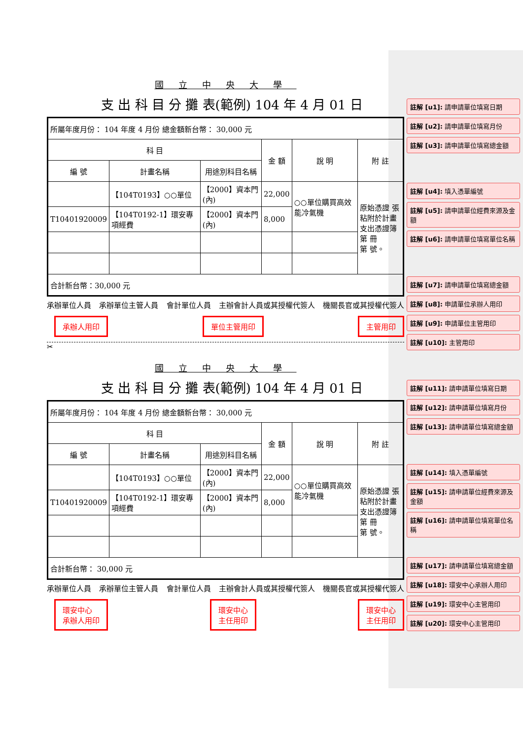國立中央大學
支 出 科 目 分 攤 表(範例) 104 年 4 月 01 日
| 所屬年度月份： 104 年度 4 月份 總金額新台幣： 30,000 元 | | | | | |
| 科 目 | | | 金 額 | 說 明 | 附 註 |
| 編 號 | 計畫名稱 | 用途別科目名稱 | | | |
| | 【104T0193】○○單位 | 【2000】資本門(內) | 22,000 | ○○單位購買高效能冷氣機 | 原始憑證 張 粘附於計畫 支出憑證簿第 冊 第 號。 |
| T10401920009 | 【104T0192-1】環安專項經費 | 【2000】資本門(內) | 8,000 | | |
| 合計新台幣：30,000 元 | | | | | |
承辦單位人員 承辦單位主管人員 會計單位人員 主辦會計人員或其授權代簽人 機關長官或其授權代簽人
承辦人用印 單位主管用印 主管用印
✂
國立中央大學
支 出 科 目 分 攤 表(範例) 104 年 4 月 01 日
| 所屬年度月份： 104 年度 4 月份 總金額新台幣： 30,000 元 | | | | | |
| 科 目 | | | 金 額 | 說 明 | 附 註 |
| 編 號 | 計畫名稱 | 用途別科目名稱 | | | |
| | 【104T0193】○○單位 | 【2000】資本門(內) | 22,000 | ○○單位購買高效能冷氣機 | 原始憑證 張 粘附於計畫 支出憑證簿第 冊 第 號。 |
| T10401920009 | 【104T0192-1】環安專項經費 | 【2000】資本門(內) | 8,000 | | |
| 合計新台幣： 30,000 元 | | | | | |
承辦單位人員 承辦單位主管人員 會計單位人員 主辦會計人員或其授權代簽人 機關長官或其授權代簽人
環安中心
承辦人用印 環安中心
主任用印 環安中心
主任用印
註解 [u1]: 請申請單位填寫日期
註解 [u2]: 請申請單位填寫月份
註解 [u3]: 請申請單位填寫總金額
註解 [u4]: 填入憑單編號
註解 [u5]: 請申請單位經費來源及金額
註解 [u6]: 請申請單位填寫單位名稱
註解 [u7]: 請申請單位填寫總金額
註解 [u8]: 申請單位承辦人用印
註解 [u9]: 申請單位主管用印
註解 [u10]: 主管用印
註解 [u11]: 請申請單位填寫日期
註解 [u12]: 請申請單位填寫月份
註解 [u13]: 請申請單位填寫總金額
註解 [u14]: 填入憑單編號
註解 [u15]: 請申請單位經費來源及金額
註解 [u16]: 請申請單位填寫單位名稱
註解 [u17]: 請申請單位填寫總金額
註解 [u18]: 環安中心承辦人用印
註解 [u19]: 環安中心主管用印
註解 [u20]: 環安中心主管用印